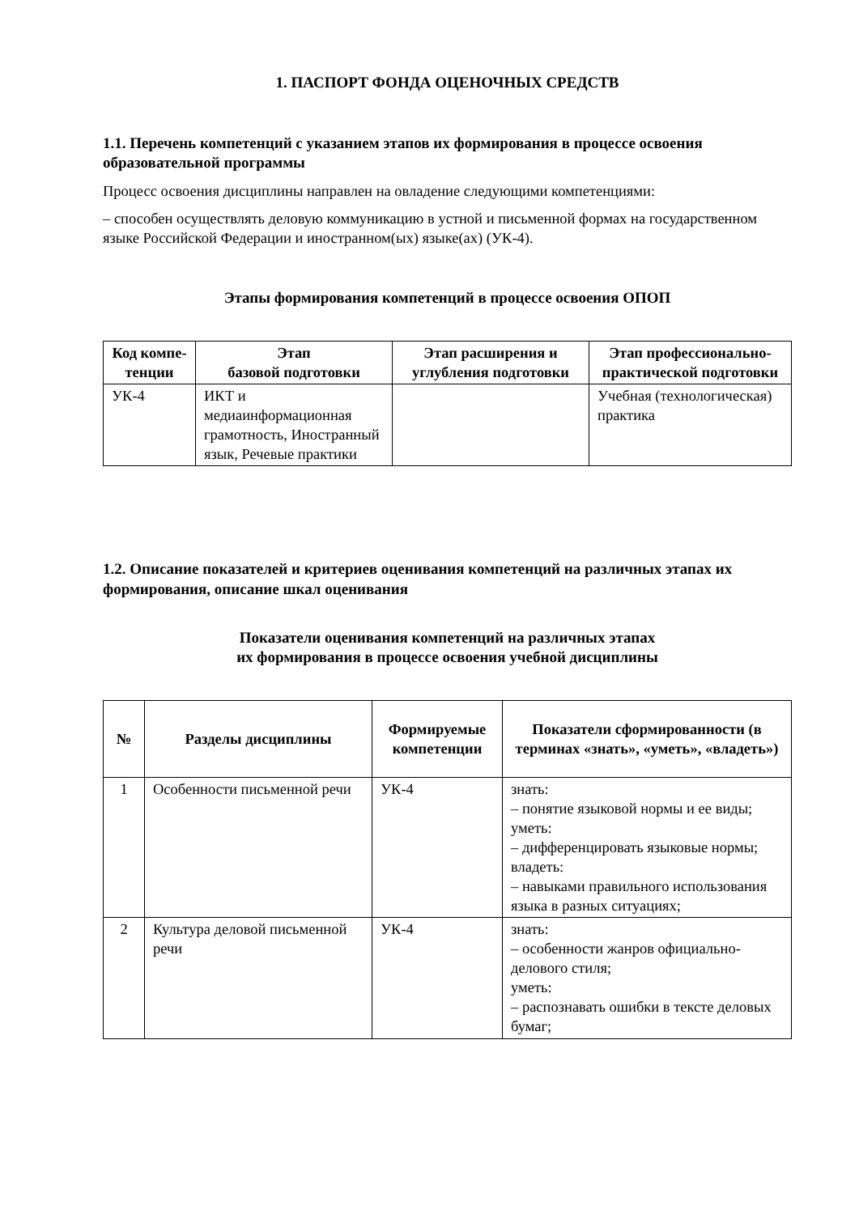1. ПАСПОРТ ФОНДА ОЦЕНОЧНЫХ СРЕДСТВ
1.1. Перечень компетенций с указанием этапов их формирования в процессе освоения образовательной программы
Процесс освоения дисциплины направлен на овладение следующими компетенциями:
– способен осуществлять деловую коммуникацию в устной и письменной формах на государственном языке Российской Федерации и иностранном(ых) языке(ах) (УК-4).
Этапы формирования компетенций в процессе освоения ОПОП
| Код компе-тенции | Этап базовой подготовки | Этап расширения и углубления подготовки | Этап профессионально-практической подготовки |
| --- | --- | --- | --- |
| УК-4 | ИКТ и медиаинформационная грамотность, Иностранный язык, Речевые практики | | Учебная (технологическая) практика |
1.2. Описание показателей и критериев оценивания компетенций на различных этапах их формирования, описание шкал оценивания
Показатели оценивания компетенций на различных этапах
их формирования в процессе освоения учебной дисциплины
| № | Разделы дисциплины | Формируемые компетенции | Показатели сформированности (в терминах «знать», «уметь», «владеть») |
| --- | --- | --- | --- |
| 1 | Особенности письменной речи | УК-4 | знать: – понятие языковой нормы и ее виды; уметь: – дифференцировать языковые нормы; владеть: – навыками правильного использования языка в разных ситуациях; |
| 2 | Культура деловой письменной речи | УК-4 | знать: – особенности жанров официально-делового стиля; уметь: – распознавать ошибки в тексте деловых бумаг; |